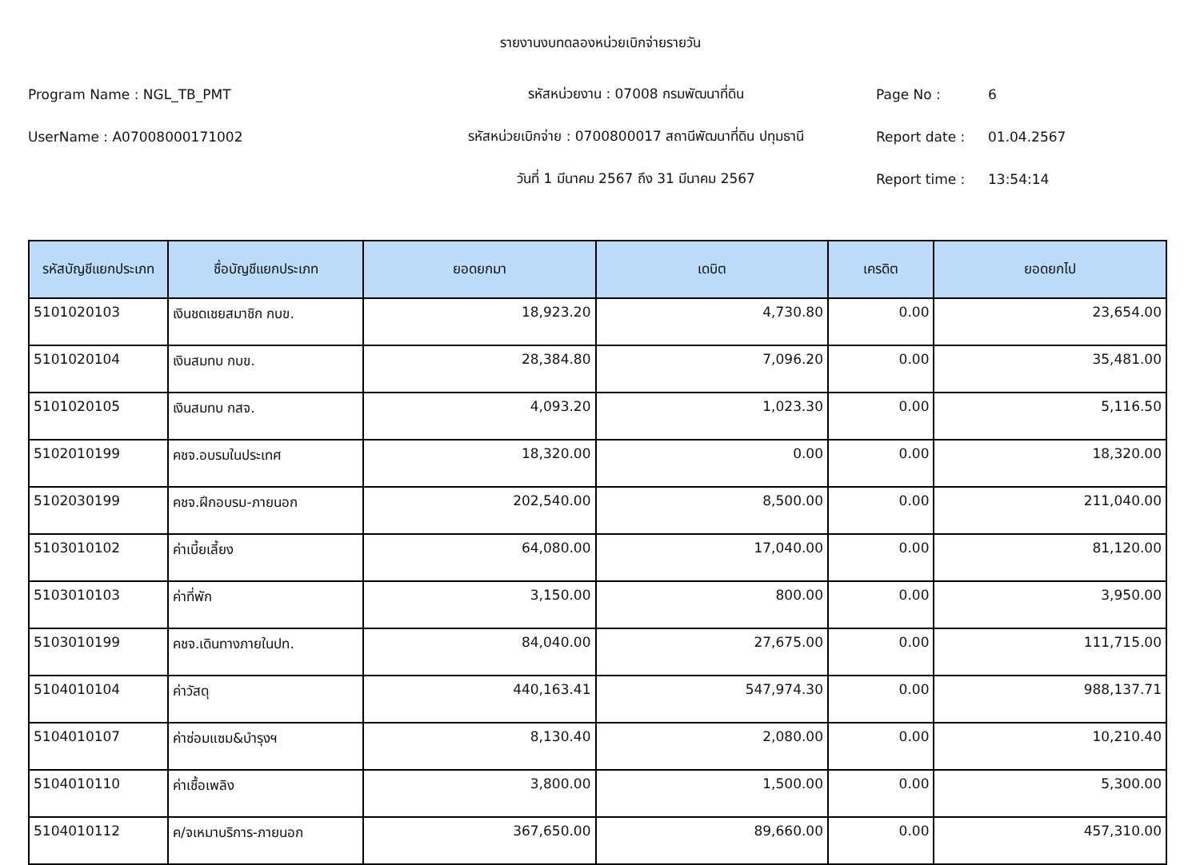รายงานงบทดลองหน่วยเบิกจ่ายรายวัน
Program Name : NGL_TB_PMT
รหัสหน่วยงาน : 07008 กรมพัฒนาที่ดิน
Page No :
6
UserName : A07008000171002
รหัสหน่วยเบิกจ่าย : 0700800017 สถานีพัฒนาที่ดิน ปทุมธานี
Report date :
01.04.2567
วันที่ 1 มีนาคม 2567 ถึง 31 มีนาคม 2567
Report time :
13:54:14
| รหัสบัญชีแยกประเภท | ชื่อบัญชีแยกประเภท | ยอดยกมา | เดบิต | เครดิต | ยอดยกไป |
| --- | --- | --- | --- | --- | --- |
| 5101020103 | เงินชดเชยสมาชิก กบข. | 18,923.20 | 4,730.80 | 0.00 | 23,654.00 |
| 5101020104 | เงินสมทบ กบข. | 28,384.80 | 7,096.20 | 0.00 | 35,481.00 |
| 5101020105 | เงินสมทบ กสจ. | 4,093.20 | 1,023.30 | 0.00 | 5,116.50 |
| 5102010199 | คชจ.อบรมในประเทศ | 18,320.00 | 0.00 | 0.00 | 18,320.00 |
| 5102030199 | คชจ.ฝึกอบรม-ภายนอก | 202,540.00 | 8,500.00 | 0.00 | 211,040.00 |
| 5103010102 | ค่าเบี้ยเลี้ยง | 64,080.00 | 17,040.00 | 0.00 | 81,120.00 |
| 5103010103 | ค่าที่พัก | 3,150.00 | 800.00 | 0.00 | 3,950.00 |
| 5103010199 | คชจ.เดินทางภายในปท. | 84,040.00 | 27,675.00 | 0.00 | 111,715.00 |
| 5104010104 | ค่าวัสดุ | 440,163.41 | 547,974.30 | 0.00 | 988,137.71 |
| 5104010107 | ค่าซ่อมแซม&บำรุงฯ | 8,130.40 | 2,080.00 | 0.00 | 10,210.40 |
| 5104010110 | ค่าเชื้อเพลิง | 3,800.00 | 1,500.00 | 0.00 | 5,300.00 |
| 5104010112 | ค/จเหมาบริการ-ภายนอก | 367,650.00 | 89,660.00 | 0.00 | 457,310.00 |